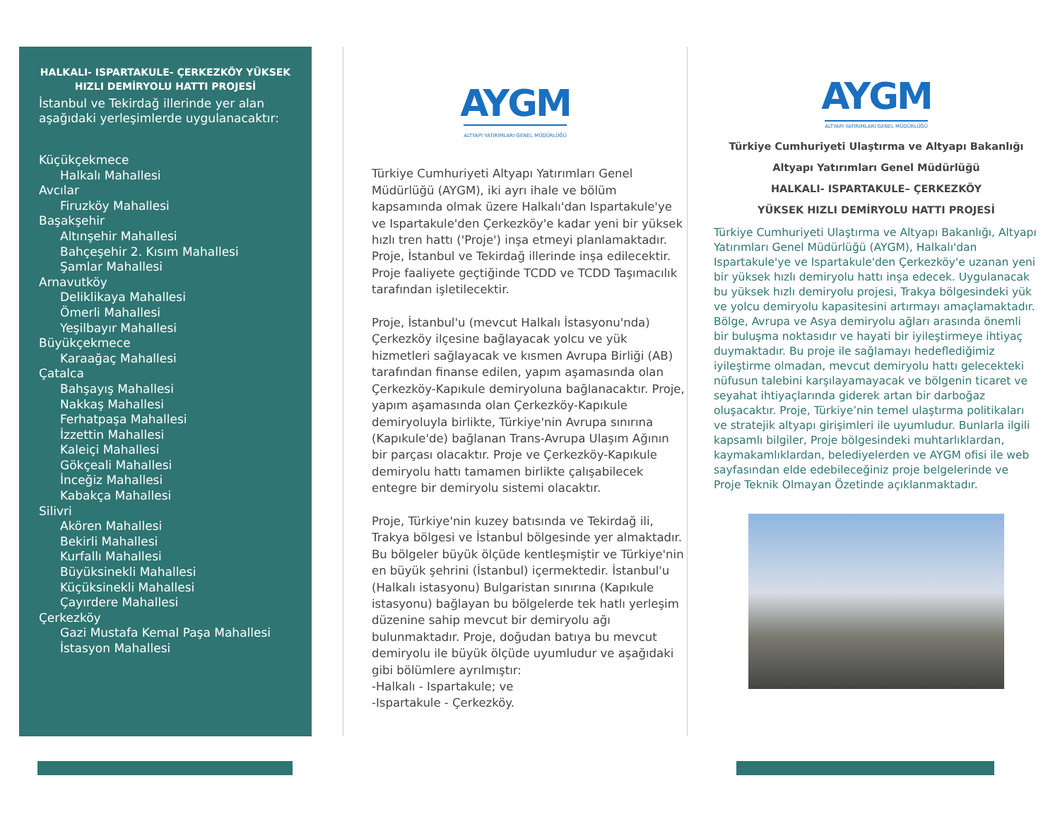HALKALI- ISPARTAKULE- ÇERKEZKÖY YÜKSEK HIZLI DEMİRYOLU HATTI PROJESİ
İstanbul ve Tekirdağ illerinde yer alan aşağıdaki yerleşimlerde uygulanacaktır:
Küçükçekmece
Halkalı Mahallesi
Avcılar
Firuzköy Mahallesi
Başakşehir
Altınşehir Mahallesi
Bahçeşehir 2. Kısım Mahallesi
Şamlar Mahallesi
Arnavutköy
Deliklikaya Mahallesi
Ömerli Mahallesi
Yeşilbayır Mahallesi
Büyükçekmece
Karaağaç Mahallesi
Çatalca
Bahşayış Mahallesi
Nakkaş Mahallesi
Ferhatpaşa Mahallesi
İzzettin Mahallesi
Kaleiçi Mahallesi
Gökçeali Mahallesi
İnceğiz Mahallesi
Kabakça Mahallesi
Silivri
Akören Mahallesi
Bekirli Mahallesi
Kurfallı Mahallesi
Büyüksinekli Mahallesi
Küçüksinekli Mahallesi
Çayırdere Mahallesi
Çerkezköy
Gazi Mustafa Kemal Paşa Mahallesi
İstasyon Mahallesi
AYGM
ALTYAPI YATIRIMLARI GENEL MÜDÜRLÜĞÜ
Türkiye Cumhuriyeti Altyapı Yatırımları Genel Müdürlüğü (AYGM), iki ayrı ihale ve bölüm kapsamında olmak üzere Halkalı'dan Ispartakule'ye ve Ispartakule'den Çerkezköy'e kadar yeni bir yüksek hızlı tren hattı ('Proje') inşa etmeyi planlamaktadır. Proje, İstanbul ve Tekirdağ illerinde inşa edilecektir. Proje faaliyete geçtiğinde TCDD ve TCDD Taşımacılık tarafından işletilecektir.
Proje, İstanbul'u (mevcut Halkalı İstasyonu'nda) Çerkezköy ilçesine bağlayacak yolcu ve yük hizmetleri sağlayacak ve kısmen Avrupa Birliği (AB) tarafından finanse edilen, yapım aşamasında olan Çerkezköy-Kapıkule demiryoluna bağlanacaktır. Proje, yapım aşamasında olan Çerkezköy-Kapıkule demiryoluyla birlikte, Türkiye'nin Avrupa sınırına (Kapıkule'de) bağlanan Trans-Avrupa Ulaşım Ağının bir parçası olacaktır. Proje ve Çerkezköy-Kapıkule demiryolu hattı tamamen birlikte çalışabilecek entegre bir demiryolu sistemi olacaktır.
Proje, Türkiye'nin kuzey batısında ve Tekirdağ ili, Trakya bölgesi ve İstanbul bölgesinde yer almaktadır. Bu bölgeler büyük ölçüde kentleşmiştir ve Türkiye'nin en büyük şehrini (İstanbul) içermektedir. İstanbul'u (Halkalı istasyonu) Bulgaristan sınırına (Kapıkule istasyonu) bağlayan bu bölgelerde tek hatlı yerleşim düzenine sahip mevcut bir demiryolu ağı bulunmaktadır. Proje, doğudan batıya bu mevcut demiryolu ile büyük ölçüde uyumludur ve aşağıdaki gibi bölümlere ayrılmıştır:
-Halkalı - Ispartakule; ve
-Ispartakule - Çerkezköy.
AYGM
ALTYAPI YATIRIMLARI GENEL MÜDÜRLÜĞÜ
Türkiye Cumhuriyeti Ulaştırma ve Altyapı Bakanlığı
Altyapı Yatırımları Genel Müdürlüğü
HALKALI- ISPARTAKULE– ÇERKEZKÖY
YÜKSEK HIZLI DEMİRYOLU HATTI PROJESİ
Türkiye Cumhuriyeti Ulaştırma ve Altyapı Bakanlığı, Altyapı Yatırımları Genel Müdürlüğü (AYGM), Halkalı'dan Ispartakule'ye ve Ispartakule'den Çerkezköy'e uzanan yeni bir yüksek hızlı demiryolu hattı inşa edecek. Uygulanacak bu yüksek hızlı demiryolu projesi, Trakya bölgesindeki yük ve yolcu demiryolu kapasitesini artırmayı amaçlamaktadır. Bölge, Avrupa ve Asya demiryolu ağları arasında önemli bir buluşma noktasıdır ve hayati bir iyileştirmeye ihtiyaç duymaktadır. Bu proje ile sağlamayı hedeflediğimiz iyileştirme olmadan, mevcut demiryolu hattı gelecekteki nüfusun talebini karşılayamayacak ve bölgenin ticaret ve seyahat ihtiyaçlarında giderek artan bir darboğaz oluşacaktır. Proje, Türkiye’nin temel ulaştırma politikaları ve stratejik altyapı girişimleri ile uyumludur. Bunlarla ilgili kapsamlı bilgiler, Proje bölgesindeki muhtarlıklardan, kaymakamlıklardan, belediyelerden ve AYGM ofisi ile web sayfasından elde edebileceğiniz proje belgelerinde ve Proje Teknik Olmayan Özetinde açıklanmaktadır.